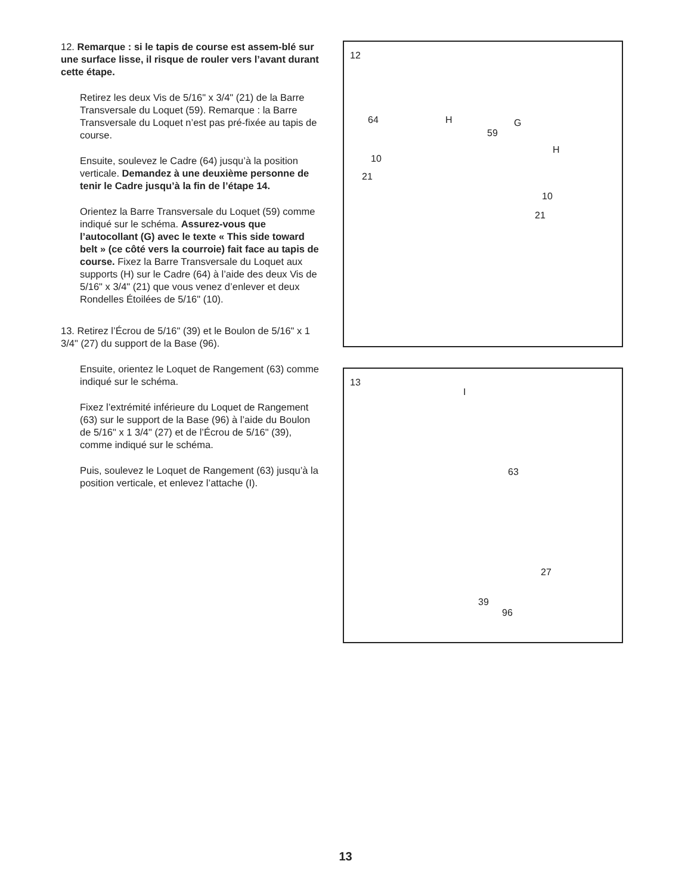12. Remarque : si le tapis de course est assem-blé sur une surface lisse, il risque de rouler vers l’avant durant cette étape.
Retirez les deux Vis de 5/16" x 3/4" (21) de la Barre Transversale du Loquet (59). Remarque : la Barre Transversale du Loquet n’est pas pré-fixée au tapis de course.
Ensuite, soulevez le Cadre (64) jusqu’à la position verticale. Demandez à une deuxième personne de tenir le Cadre jusqu’à la fin de l’étape 14.
Orientez la Barre Transversale du Loquet (59) comme indiqué sur le schéma. Assurez-vous que l’autocollant (G) avec le texte « This side toward belt » (ce côté vers la courroie) fait face au tapis de course. Fixez la Barre Transversale du Loquet aux supports (H) sur le Cadre (64) à l’aide des deux Vis de 5/16" x 3/4" (21) que vous venez d’enlever et deux Rondelles Étoilées de 5/16" (10).
13. Retirez l’Écrou de 5/16" (39) et le Boulon de 5/16" x 1 3/4" (27) du support de la Base (96).
Ensuite, orientez le Loquet de Rangement (63) comme indiqué sur le schéma.
Fixez l’extrémité inférieure du Loquet de Rangement (63) sur le support de la Base (96) à l’aide du Boulon de 5/16" x 1 3/4" (27) et de l’Écrou de 5/16" (39), comme indiqué sur le schéma.
Puis, soulevez le Loquet de Rangement (63) jusqu’à la position verticale, et enlevez l’attache (I).
12
64 H G
59
H
10
21
10
21
13
I
63
27
39
96
13